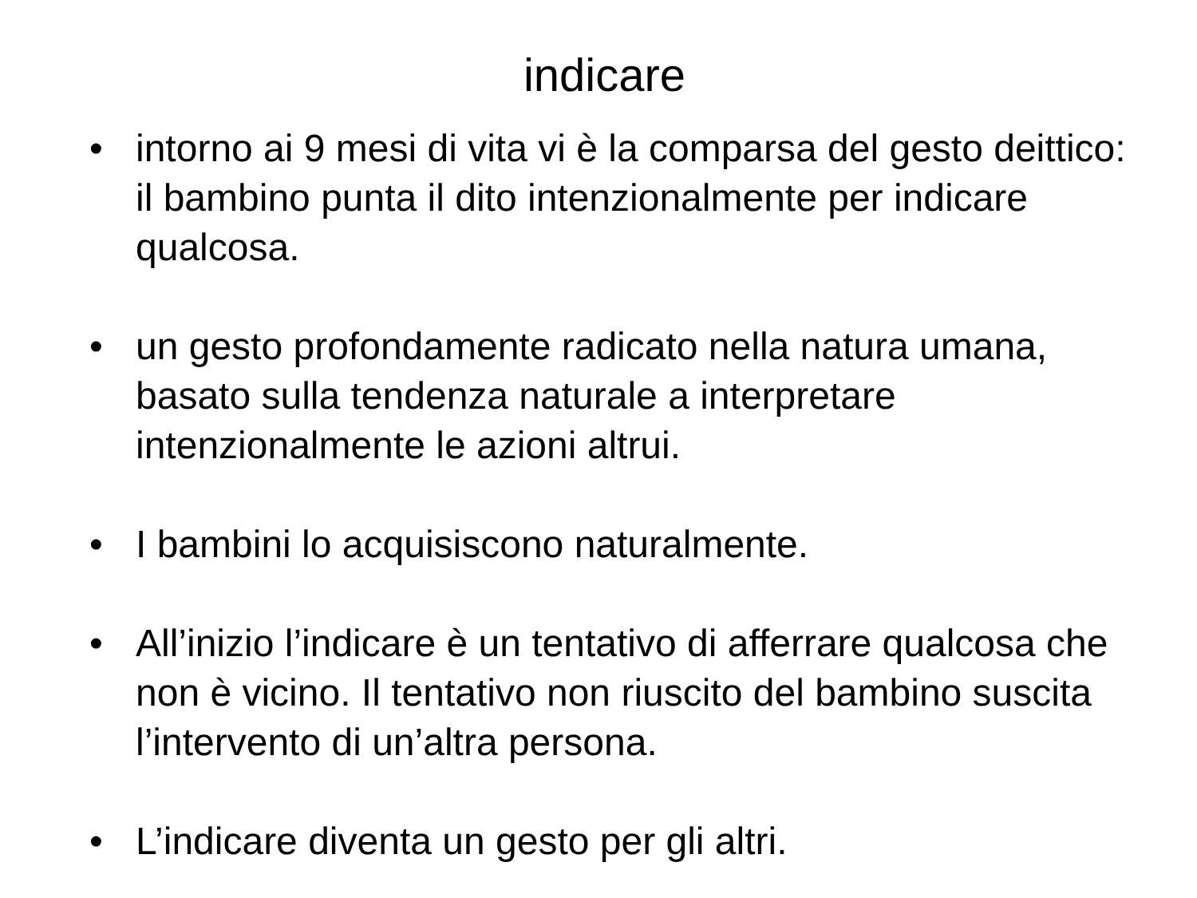indicare
• intorno ai 9 mesi di vita vi è la comparsa del gesto deittico: il bambino punta il dito intenzionalmente per indicare qualcosa.
• un gesto profondamente radicato nella natura umana, basato sulla tendenza naturale a interpretare intenzionalmente le azioni altrui.
• I bambini lo acquisiscono naturalmente.
• All’inizio l’indicare è un tentativo di afferrare qualcosa che non è vicino. Il tentativo non riuscito del bambino suscita l’intervento di un’altra persona.
• L’indicare diventa un gesto per gli altri.